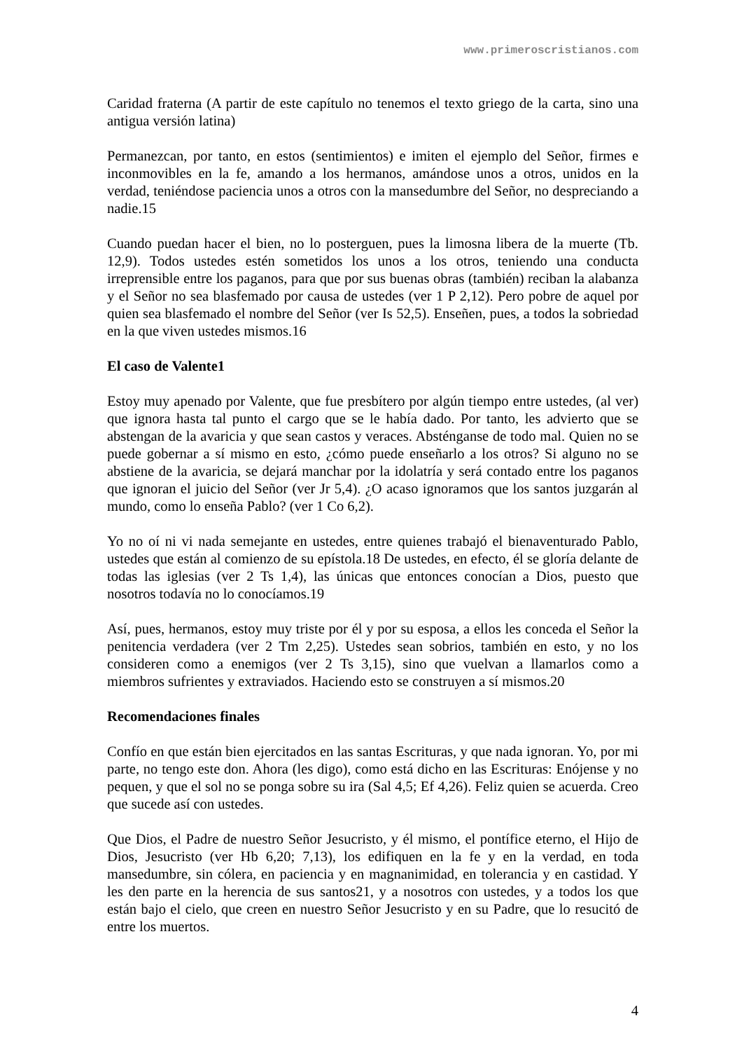www.primeroscristianos.com
Caridad fraterna (A partir de este capítulo no tenemos el texto griego de la carta, sino una antigua versión latina)
Permanezcan, por tanto, en estos (sentimientos) e imiten el ejemplo del Señor, firmes e inconmovibles en la fe, amando a los hermanos, amándose unos a otros, unidos en la verdad, teniéndose paciencia unos a otros con la mansedumbre del Señor, no despreciando a nadie.15
Cuando puedan hacer el bien, no lo posterguen, pues la limosna libera de la muerte (Tb. 12,9). Todos ustedes estén sometidos los unos a los otros, teniendo una conducta irreprensible entre los paganos, para que por sus buenas obras (también) reciban la alabanza y el Señor no sea blasfemado por causa de ustedes (ver 1 P 2,12). Pero pobre de aquel por quien sea blasfemado el nombre del Señor (ver Is 52,5). Enseñen, pues, a todos la sobriedad en la que viven ustedes mismos.16
El caso de Valente1
Estoy muy apenado por Valente, que fue presbítero por algún tiempo entre ustedes, (al ver) que ignora hasta tal punto el cargo que se le había dado. Por tanto, les advierto que se abstengan de la avaricia y que sean castos y veraces. Absténganse de todo mal. Quien no se puede gobernar a sí mismo en esto, ¿cómo puede enseñarlo a los otros? Si alguno no se abstiene de la avaricia, se dejará manchar por la idolatría y será contado entre los paganos que ignoran el juicio del Señor (ver Jr 5,4). ¿O acaso ignoramos que los santos juzgarán al mundo, como lo enseña Pablo? (ver 1 Co 6,2).
Yo no oí ni vi nada semejante en ustedes, entre quienes trabajó el bienaventurado Pablo, ustedes que están al comienzo de su epístola.18 De ustedes, en efecto, él se gloría delante de todas las iglesias (ver 2 Ts 1,4), las únicas que entonces conocían a Dios, puesto que nosotros todavía no lo conocíamos.19
Así, pues, hermanos, estoy muy triste por él y por su esposa, a ellos les conceda el Señor la penitencia verdadera (ver 2 Tm 2,25). Ustedes sean sobrios, también en esto, y no los consideren como a enemigos (ver 2 Ts 3,15), sino que vuelvan a llamarlos como a miembros sufrientes y extraviados. Haciendo esto se construyen a sí mismos.20
Recomendaciones finales
Confío en que están bien ejercitados en las santas Escrituras, y que nada ignoran. Yo, por mi parte, no tengo este don. Ahora (les digo), como está dicho en las Escrituras: Enójense y no pequen, y que el sol no se ponga sobre su ira (Sal 4,5; Ef 4,26). Feliz quien se acuerda. Creo que sucede así con ustedes.
Que Dios, el Padre de nuestro Señor Jesucristo, y él mismo, el pontífice eterno, el Hijo de Dios, Jesucristo (ver Hb 6,20; 7,13), los edifiquen en la fe y en la verdad, en toda mansedumbre, sin cólera, en paciencia y en magnanimidad, en tolerancia y en castidad. Y les den parte en la herencia de sus santos21, y a nosotros con ustedes, y a todos los que están bajo el cielo, que creen en nuestro Señor Jesucristo y en su Padre, que lo resucitó de entre los muertos.
4